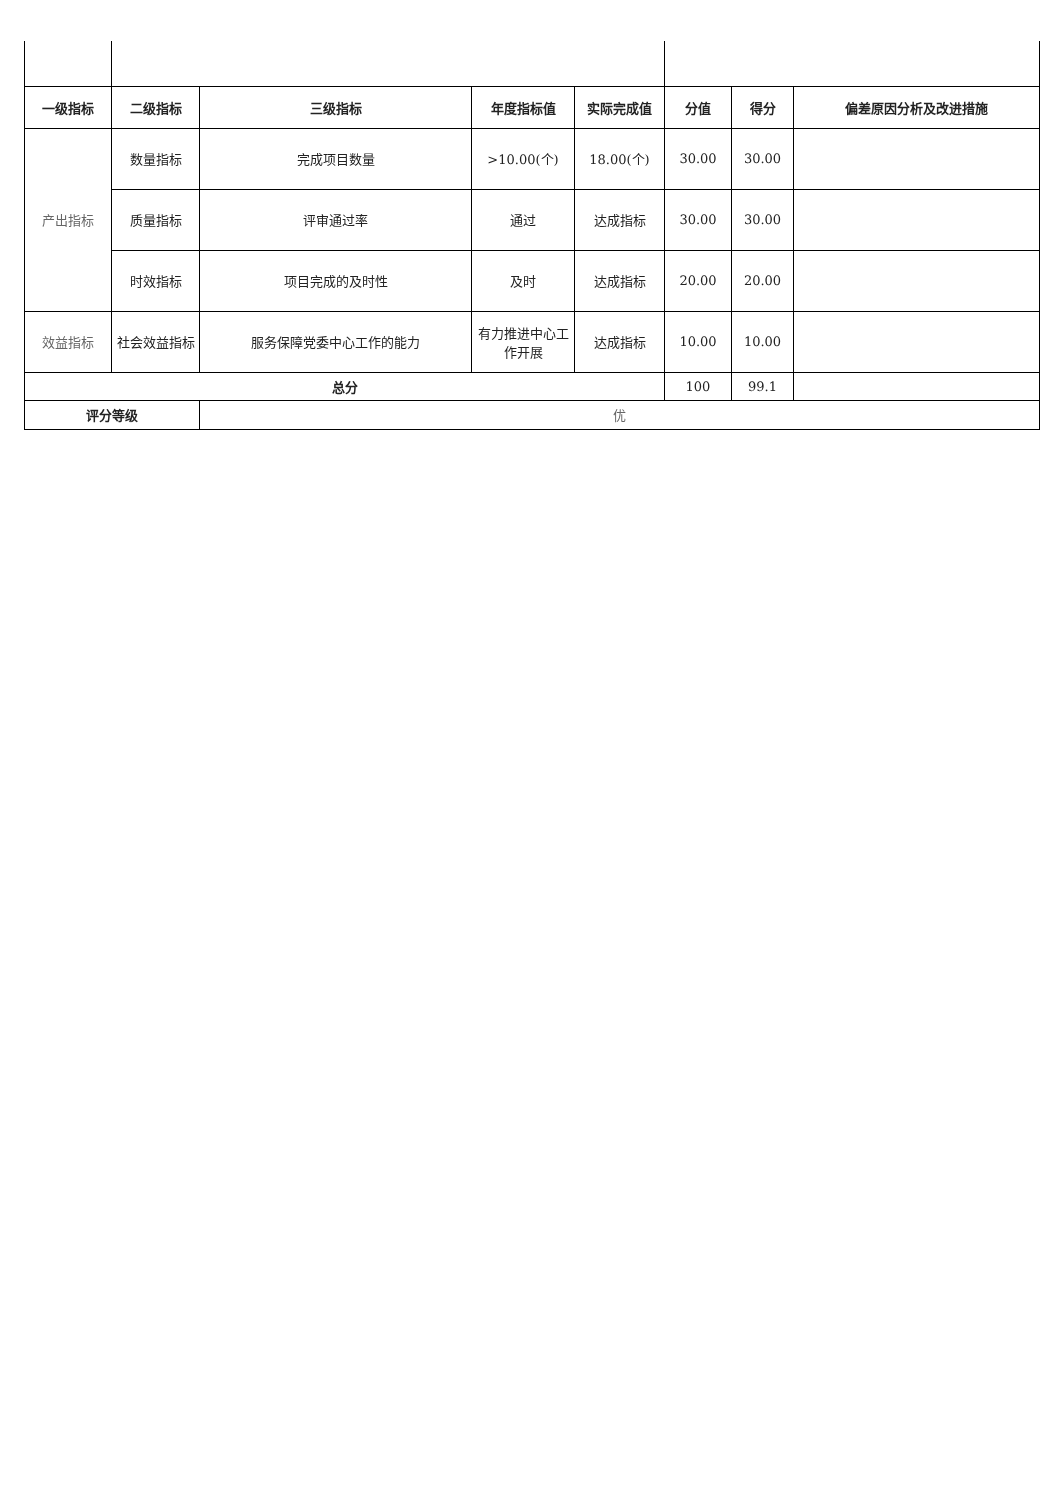| 一级指标 | 二级指标 | 三级指标 | 年度指标值 | 实际完成值 | 分值 | 得分 | 偏差原因分析及改进措施 |
| --- | --- | --- | --- | --- | --- | --- | --- |
| 产出指标 | 数量指标 | 完成项目数量 | >10.00(个) | 18.00(个) | 30.00 | 30.00 | |
| | 质量指标 | 评审通过率 | 通过 | 达成指标 | 30.00 | 30.00 | |
| | 时效指标 | 项目完成的及时性 | 及时 | 达成指标 | 20.00 | 20.00 | |
| 效益指标 | 社会效益指标 | 服务保障党委中心工作的能力 | 有力推进中心工作开展 | 达成指标 | 10.00 | 10.00 | |
| 总分 | | | | | 100 | 99.1 | |
| 评分等级 | | 优 | | | | | |